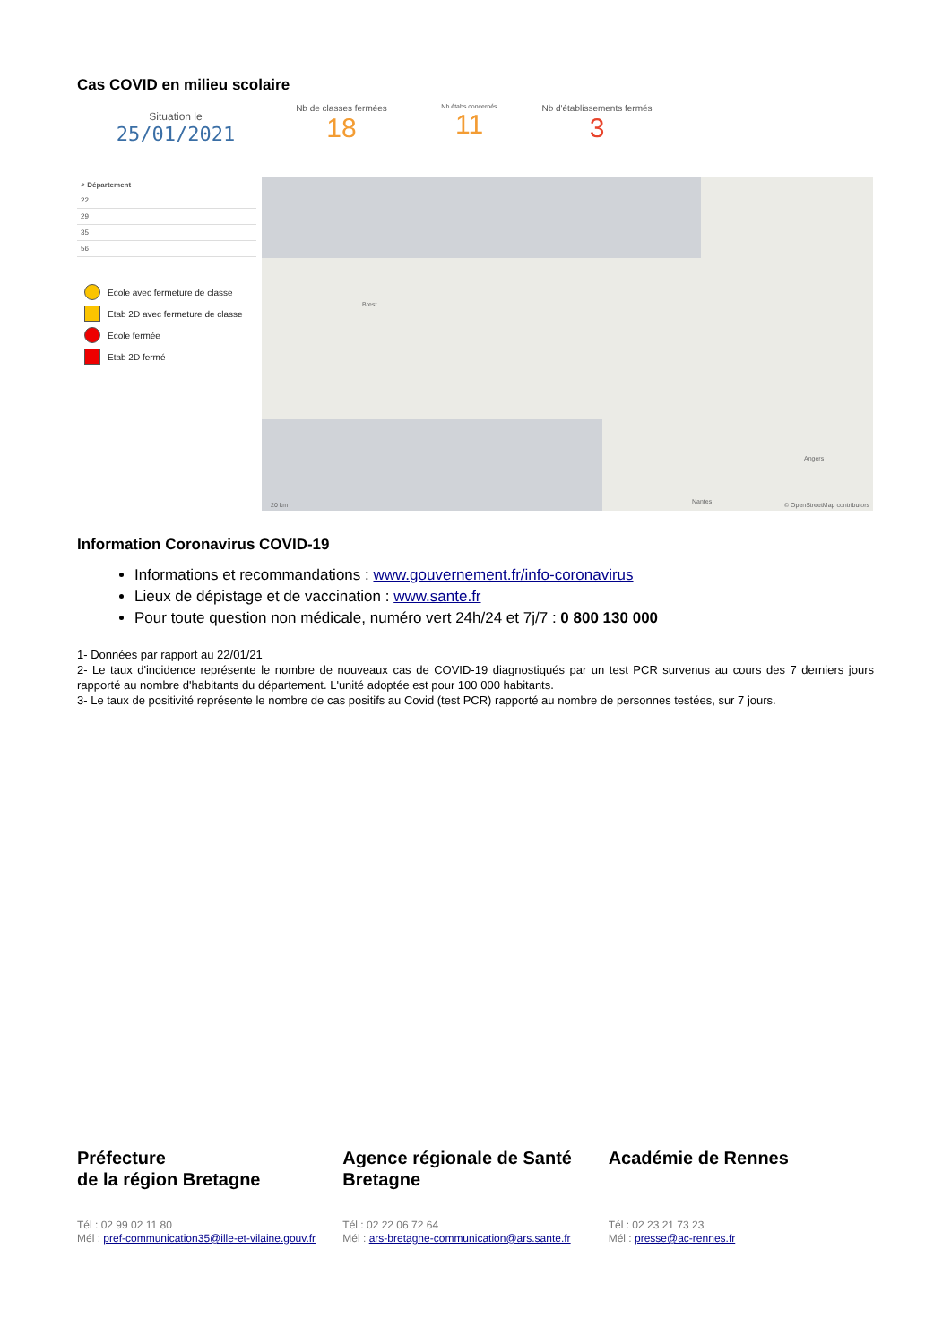Cas COVID en milieu scolaire
Situation le
25/01/2021
Nb de classes fermées
18
Nb étabs concernés
11
Nb d'établissements fermés
3
⌕ Département
22
29
35
56
Ecole avec fermeture de classe
Etab 2D avec fermeture de classe
Ecole fermée
Etab 2D fermé
Brest
Angers
Nantes 20 km © OpenStreetMap contributors
Information Coronavirus COVID-19
Informations et recommandations : www.gouvernement.fr/info-coronavirus
Lieux de dépistage et de vaccination : www.sante.fr
Pour toute question non médicale, numéro vert 24h/24 et 7j/7 : 0 800 130 000
1- Données par rapport au 22/01/21
2- Le taux d'incidence représente le nombre de nouveaux cas de COVID-19 diagnostiqués par un test PCR survenus au cours des 7 derniers jours rapporté au nombre d'habitants du département. L'unité adoptée est pour 100 000 habitants.
3- Le taux de positivité représente le nombre de cas positifs au Covid (test PCR) rapporté au nombre de personnes testées, sur 7 jours.
Préfecture
de la région Bretagne
Tél : 02 99 02 11 80
Mél : pref-communication35@ille-et-vilaine.gouv.fr
Agence régionale de Santé Bretagne
Tél : 02 22 06 72 64
Mél : ars-bretagne-communication@ars.sante.fr
Académie de Rennes
Tél : 02 23 21 73 23
Mél : presse@ac-rennes.fr